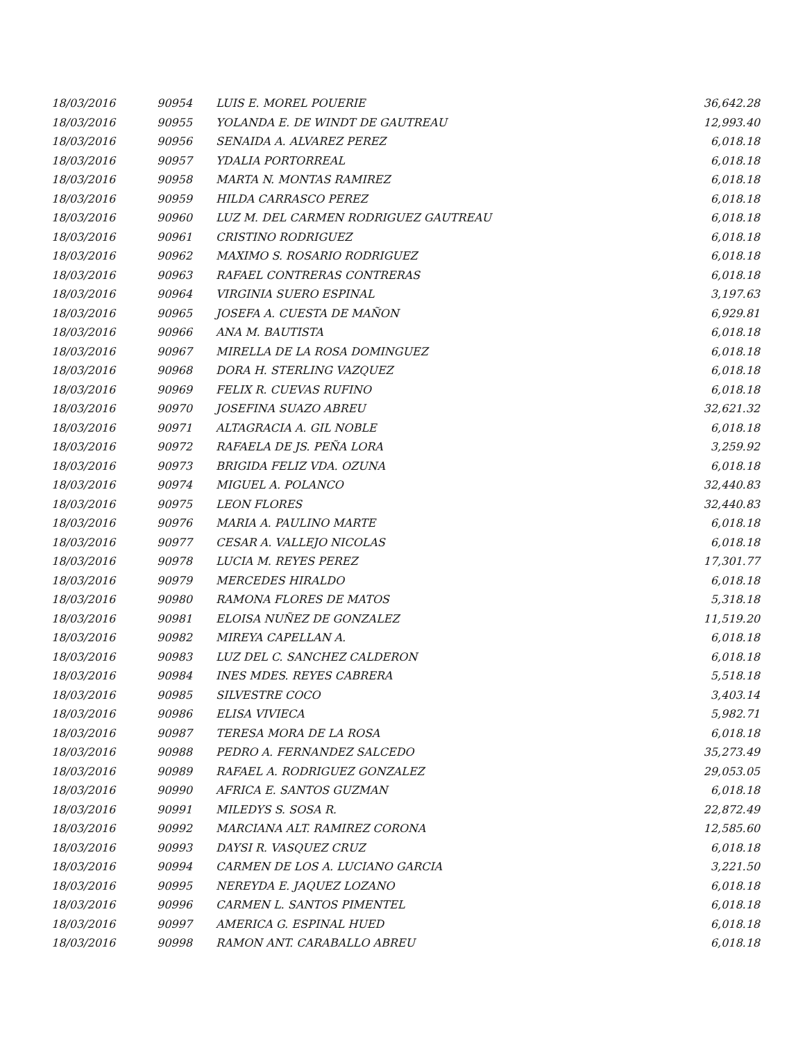| 18/03/2016 | 90954 | LUIS E. MOREL POUERIE | 36,642.28 |
| 18/03/2016 | 90955 | YOLANDA E. DE WINDT DE GAUTREAU | 12,993.40 |
| 18/03/2016 | 90956 | SENAIDA A. ALVAREZ PEREZ | 6,018.18 |
| 18/03/2016 | 90957 | YDALIA PORTORREAL | 6,018.18 |
| 18/03/2016 | 90958 | MARTA N. MONTAS RAMIREZ | 6,018.18 |
| 18/03/2016 | 90959 | HILDA CARRASCO PEREZ | 6,018.18 |
| 18/03/2016 | 90960 | LUZ M. DEL CARMEN RODRIGUEZ GAUTREAU | 6,018.18 |
| 18/03/2016 | 90961 | CRISTINO RODRIGUEZ | 6,018.18 |
| 18/03/2016 | 90962 | MAXIMO S. ROSARIO RODRIGUEZ | 6,018.18 |
| 18/03/2016 | 90963 | RAFAEL CONTRERAS CONTRERAS | 6,018.18 |
| 18/03/2016 | 90964 | VIRGINIA SUERO ESPINAL | 3,197.63 |
| 18/03/2016 | 90965 | JOSEFA A. CUESTA DE MAÑON | 6,929.81 |
| 18/03/2016 | 90966 | ANA M. BAUTISTA | 6,018.18 |
| 18/03/2016 | 90967 | MIRELLA DE LA ROSA DOMINGUEZ | 6,018.18 |
| 18/03/2016 | 90968 | DORA H. STERLING VAZQUEZ | 6,018.18 |
| 18/03/2016 | 90969 | FELIX R. CUEVAS RUFINO | 6,018.18 |
| 18/03/2016 | 90970 | JOSEFINA SUAZO ABREU | 32,621.32 |
| 18/03/2016 | 90971 | ALTAGRACIA A. GIL NOBLE | 6,018.18 |
| 18/03/2016 | 90972 | RAFAELA DE JS. PEÑA LORA | 3,259.92 |
| 18/03/2016 | 90973 | BRIGIDA FELIZ VDA. OZUNA | 6,018.18 |
| 18/03/2016 | 90974 | MIGUEL A. POLANCO | 32,440.83 |
| 18/03/2016 | 90975 | LEON FLORES | 32,440.83 |
| 18/03/2016 | 90976 | MARIA A. PAULINO MARTE | 6,018.18 |
| 18/03/2016 | 90977 | CESAR A. VALLEJO NICOLAS | 6,018.18 |
| 18/03/2016 | 90978 | LUCIA M. REYES PEREZ | 17,301.77 |
| 18/03/2016 | 90979 | MERCEDES HIRALDO | 6,018.18 |
| 18/03/2016 | 90980 | RAMONA FLORES DE MATOS | 5,318.18 |
| 18/03/2016 | 90981 | ELOISA NUÑEZ DE GONZALEZ | 11,519.20 |
| 18/03/2016 | 90982 | MIREYA CAPELLAN A. | 6,018.18 |
| 18/03/2016 | 90983 | LUZ DEL C. SANCHEZ CALDERON | 6,018.18 |
| 18/03/2016 | 90984 | INES MDES. REYES CABRERA | 5,518.18 |
| 18/03/2016 | 90985 | SILVESTRE COCO | 3,403.14 |
| 18/03/2016 | 90986 | ELISA VIVIECA | 5,982.71 |
| 18/03/2016 | 90987 | TERESA MORA DE LA ROSA | 6,018.18 |
| 18/03/2016 | 90988 | PEDRO A. FERNANDEZ SALCEDO | 35,273.49 |
| 18/03/2016 | 90989 | RAFAEL A. RODRIGUEZ GONZALEZ | 29,053.05 |
| 18/03/2016 | 90990 | AFRICA E. SANTOS GUZMAN | 6,018.18 |
| 18/03/2016 | 90991 | MILEDYS S. SOSA R. | 22,872.49 |
| 18/03/2016 | 90992 | MARCIANA ALT. RAMIREZ CORONA | 12,585.60 |
| 18/03/2016 | 90993 | DAYSI R. VASQUEZ CRUZ | 6,018.18 |
| 18/03/2016 | 90994 | CARMEN DE LOS A. LUCIANO GARCIA | 3,221.50 |
| 18/03/2016 | 90995 | NEREYDA E. JAQUEZ LOZANO | 6,018.18 |
| 18/03/2016 | 90996 | CARMEN L. SANTOS PIMENTEL | 6,018.18 |
| 18/03/2016 | 90997 | AMERICA G. ESPINAL HUED | 6,018.18 |
| 18/03/2016 | 90998 | RAMON ANT. CARABALLO ABREU | 6,018.18 |